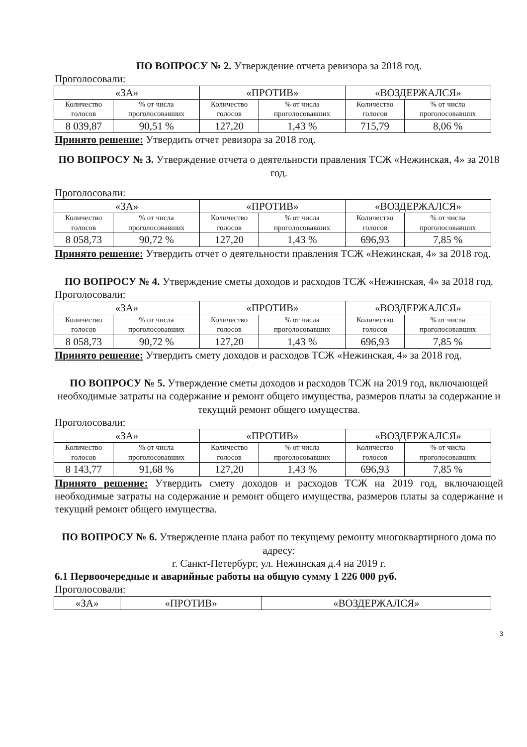ПО ВОПРОСУ № 2. Утверждение отчета ревизора за 2018 год.
Проголосовали:
| «ЗА» | | «ПРОТИВ» | | «ВОЗДЕРЖАЛСЯ» | |
| --- | --- | --- | --- | --- | --- |
| Количество голосов | % от числа проголосовавших | Количество голосов | % от числа проголосовавших | Количество голосов | % от числа проголосовавших |
| 8 039,87 | 90,51 % | 127,20 | 1,43 % | 715,79 | 8,06 % |
Принято решение: Утвердить отчет ревизора за 2018 год.
ПО ВОПРОСУ № 3. Утверждение отчета о деятельности правления ТСЖ «Нежинская, 4» за 2018 год.
Проголосовали:
| «ЗА» | | «ПРОТИВ» | | «ВОЗДЕРЖАЛСЯ» | |
| --- | --- | --- | --- | --- | --- |
| Количество голосов | % от числа проголосовавших | Количество голосов | % от числа проголосовавших | Количество голосов | % от числа проголосовавших |
| 8 058,73 | 90,72 % | 127,20 | 1,43 % | 696,93 | 7,85 % |
Принято решение: Утвердить отчет о деятельности правления ТСЖ «Нежинская, 4» за 2018 год.
ПО ВОПРОСУ № 4. Утверждение сметы доходов и расходов ТСЖ «Нежинская, 4» за 2018 год.
Проголосовали:
| «ЗА» | | «ПРОТИВ» | | «ВОЗДЕРЖАЛСЯ» | |
| --- | --- | --- | --- | --- | --- |
| Количество голосов | % от числа проголосовавших | Количество голосов | % от числа проголосовавших | Количество голосов | % от числа проголосовавших |
| 8 058,73 | 90,72 % | 127,20 | 1,43 % | 696,93 | 7,85 % |
Принято решение: Утвердить смету доходов и расходов ТСЖ «Нежинская, 4» за 2018 год.
ПО ВОПРОСУ № 5. Утверждение сметы доходов и расходов ТСЖ на 2019 год, включающей необходимые затраты на содержание и ремонт общего имущества, размеров платы за содержание и текущий ремонт общего имущества.
Проголосовали:
| «ЗА» | | «ПРОТИВ» | | «ВОЗДЕРЖАЛСЯ» | |
| --- | --- | --- | --- | --- | --- |
| Количество голосов | % от числа проголосовавших | Количество голосов | % от числа проголосовавших | Количество голосов | % от числа проголосовавших |
| 8 143,77 | 91,68 % | 127,20 | 1,43 % | 696,93 | 7,85 % |
Принято решение: Утвердить смету доходов и расходов ТСЖ на 2019 год, включающей необходимые затраты на содержание и ремонт общего имущества, размеров платы за содержание и текущий ремонт общего имущества.
ПО ВОПРОСУ № 6. Утверждение плана работ по текущему ремонту многоквартирного дома по адресу:
г. Санкт-Петербург, ул. Нежинская д.4 на 2019 г.
6.1 Первоочередные и аварийные работы на общую сумму 1 226 000 руб.
Проголосовали:
| «ЗА» | «ПРОТИВ» | «ВОЗДЕРЖАЛСЯ» |
| --- | --- | --- |
3